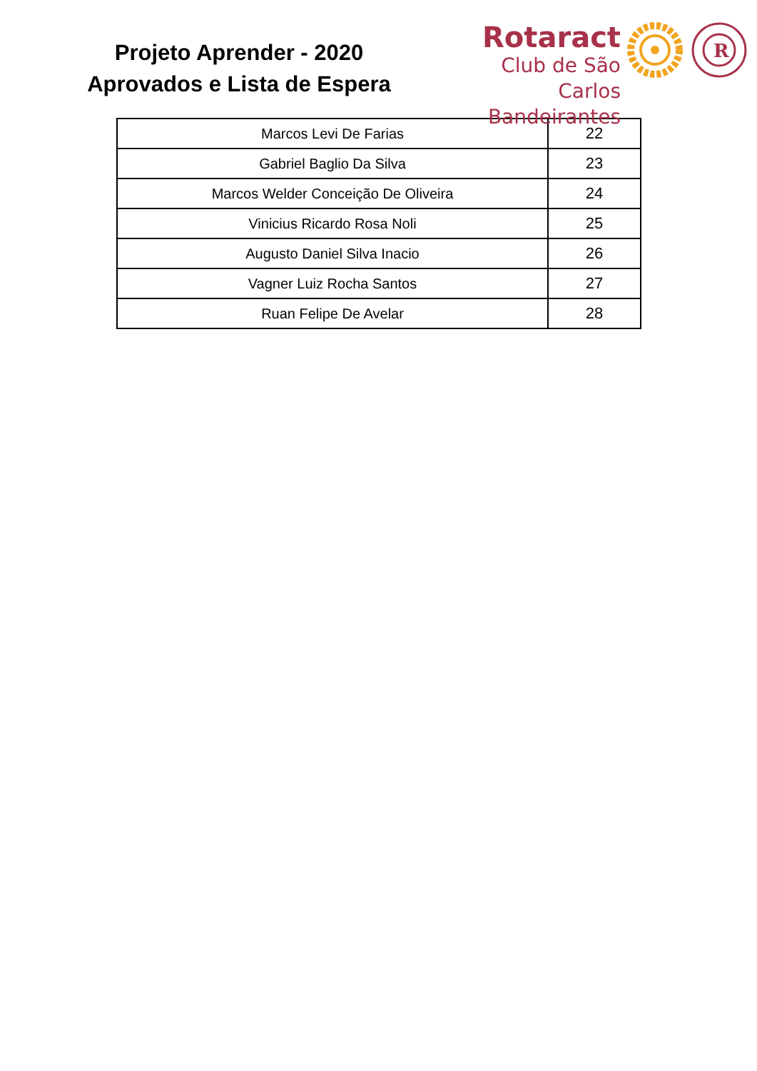Projeto Aprender - 2020
Aprovados e Lista de Espera
Rotaract
Club de São Carlos
Bandeirantes
R
| Marcos Levi De Farias | 22 |
| Gabriel Baglio Da Silva | 23 |
| Marcos Welder Conceição De Oliveira | 24 |
| Vinicius Ricardo Rosa Noli | 25 |
| Augusto Daniel Silva Inacio | 26 |
| Vagner Luiz Rocha Santos | 27 |
| Ruan Felipe De Avelar | 28 |